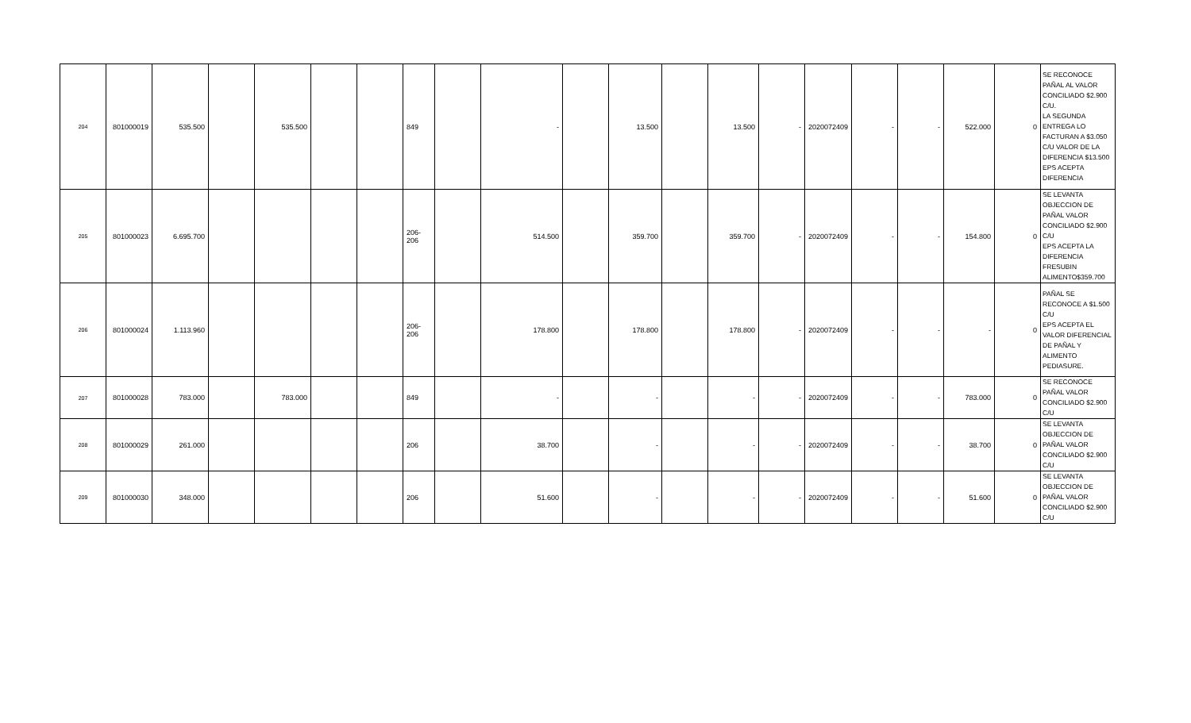| 204 | 801000019 | 535.500 | | 535.500 | | | 849 | | - | | 13.500 | | 13.500 | - | 2020072409 | - | - | 522.000 | 0 | SE RECONOCE PAÑAL AL VALOR CONCILIADO $2.900 C/U. LA SEGUNDA ENTREGA LO FACTURAN A $3.050 C/U VALOR DE LA DIFERENCIA $13.500 EPS ACEPTA DIFERENCIA |
| 205 | 801000023 | 6.695.700 | | | | | 206-206 | | 514.500 | | 359.700 | | 359.700 | - | 2020072409 | - | - | 154.800 | 0 | SE LEVANTA OBJECCION DE PAÑAL VALOR CONCILIADO $2.900 C/U EPS ACEPTA LA DIFERENCIA FRESUBIN ALIMENTO$359.700 |
| 206 | 801000024 | 1.113.960 | | | | | 206-206 | | 178.800 | | 178.800 | | 178.800 | - | 2020072409 | - | - | - | 0 | PAÑAL SE RECONOCE A $1.500 C/U EPS ACEPTA EL VALOR DIFERENCIAL DE PAÑAL Y ALIMENTO PEDIASURE. |
| 207 | 801000028 | 783.000 | | 783.000 | | | 849 | | - | | - | | - | - | 2020072409 | - | - | 783.000 | 0 | SE RECONOCE PAÑAL VALOR CONCILIADO $2.900 C/U |
| 208 | 801000029 | 261.000 | | | | | 206 | | 38.700 | | - | | - | - | 2020072409 | - | - | 38.700 | 0 | SE LEVANTA OBJECCION DE PAÑAL VALOR CONCILIADO $2.900 C/U |
| 209 | 801000030 | 348.000 | | | | | 206 | | 51.600 | | - | | - | - | 2020072409 | - | - | 51.600 | 0 | SE LEVANTA OBJECCION DE PAÑAL VALOR CONCILIADO $2.900 C/U |